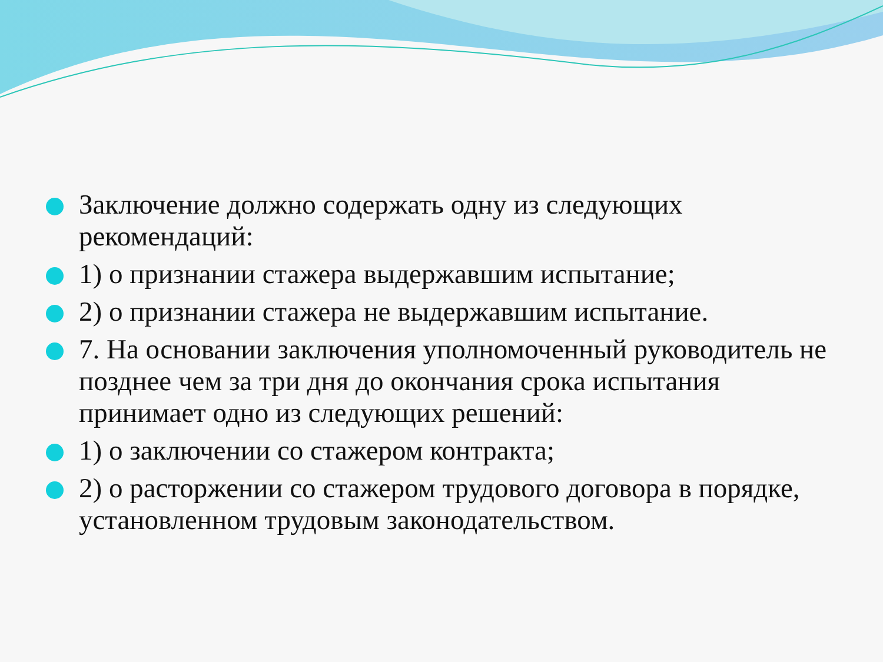Заключение должно содержать одну из следующих рекомендаций:
1) о признании стажера выдержавшим испытание;
2) о признании стажера не выдержавшим испытание.
7. На основании заключения уполномоченный руководитель не позднее чем за три дня до окончания срока испытания принимает одно из следующих решений:
1) о заключении со стажером контракта;
2) о расторжении со стажером трудового договора в порядке, установленном трудовым законодательством.